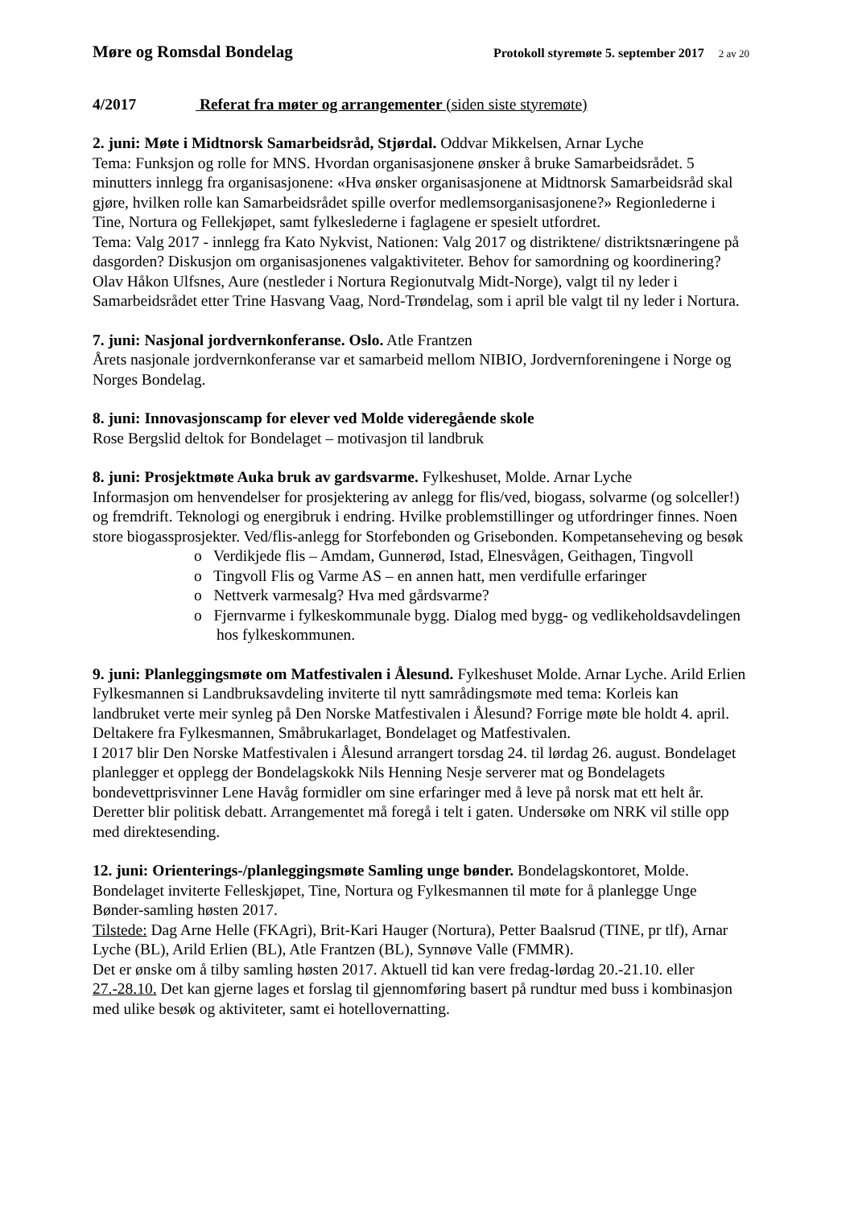Møre og Romsdal Bondelag
Protokoll styremøte 5. september 2017 2 av 20
4/2017 Referat fra møter og arrangementer (siden siste styremøte)
2. juni: Møte i Midtnorsk Samarbeidsråd, Stjørdal. Oddvar Mikkelsen, Arnar Lyche
Tema: Funksjon og rolle for MNS. Hvordan organisasjonene ønsker å bruke Samarbeidsrådet. 5 minutters innlegg fra organisasjonene: «Hva ønsker organisasjonene at Midtnorsk Samarbeidsråd skal gjøre, hvilken rolle kan Samarbeidsrådet spille overfor medlemsorganisasjonene?» Regionlederne i Tine, Nortura og Fellekjøpet, samt fylkeslederne i faglagene er spesielt utfordret.
Tema: Valg 2017 - innlegg fra Kato Nykvist, Nationen: Valg 2017 og distriktene/ distriktsnæringene på dasgorden? Diskusjon om organisasjonenes valgaktiviteter. Behov for samordning og koordinering?
Olav Håkon Ulfsnes, Aure (nestleder i Nortura Regionutvalg Midt-Norge), valgt til ny leder i Samarbeidsrådet etter Trine Hasvang Vaag, Nord-Trøndelag, som i april ble valgt til ny leder i Nortura.
7. juni: Nasjonal jordvernkonferanse. Oslo. Atle Frantzen
Årets nasjonale jordvernkonferanse var et samarbeid mellom NIBIO, Jordvernforeningene i Norge og Norges Bondelag.
8. juni: Innovasjonscamp for elever ved Molde videregående skole
Rose Bergslid deltok for Bondelaget – motivasjon til landbruk
8. juni: Prosjektmøte Auka bruk av gardsvarme. Fylkeshuset, Molde. Arnar Lyche
Informasjon om henvendelser for prosjektering av anlegg for flis/ved, biogass, solvarme (og solceller!) og fremdrift. Teknologi og energibruk i endring. Hvilke problemstillinger og utfordringer finnes. Noen store biogassprosjekter. Ved/flis-anlegg for Storfebonden og Grisebonden. Kompetanseheving og besøk
o Verdikjede flis – Amdam, Gunnerød, Istad, Elnesvågen, Geithagen, Tingvoll
o Tingvoll Flis og Varme AS – en annen hatt, men verdifulle erfaringer
o Nettverk varmesalg? Hva med gårdsvarme?
o Fjernvarme i fylkeskommunale bygg. Dialog med bygg- og vedlikeholdsavdelingen hos fylkeskommunen.
9. juni: Planleggingsmøte om Matfestivalen i Ålesund. Fylkeshuset Molde. Arnar Lyche. Arild Erlien
Fylkesmannen si Landbruksavdeling inviterte til nytt samrådingsmøte med tema: Korleis kan landbruket verte meir synleg på Den Norske Matfestivalen i Ålesund? Forrige møte ble holdt 4. april. Deltakere fra Fylkesmannen, Småbrukarlaget, Bondelaget og Matfestivalen.
I 2017 blir Den Norske Matfestivalen i Ålesund arrangert torsdag 24. til lørdag 26. august. Bondelaget planlegger et opplegg der Bondelagskokk Nils Henning Nesje serverer mat og Bondelagets bondevettprisvinner Lene Havåg formidler om sine erfaringer med å leve på norsk mat ett helt år. Deretter blir politisk debatt. Arrangementet må foregå i telt i gaten. Undersøke om NRK vil stille opp med direktesending.
12. juni: Orienterings-/planleggingsmøte Samling unge bønder. Bondelagskontoret, Molde.
Bondelaget inviterte Felleskjøpet, Tine, Nortura og Fylkesmannen til møte for å planlegge Unge Bønder-samling høsten 2017.
Tilstede: Dag Arne Helle (FKAgri), Brit-Kari Hauger (Nortura), Petter Baalsrud (TINE, pr tlf), Arnar Lyche (BL), Arild Erlien (BL), Atle Frantzen (BL), Synnøve Valle (FMMR).
Det er ønske om å tilby samling høsten 2017. Aktuell tid kan vere fredag-lørdag 20.-21.10. eller 27.-28.10. Det kan gjerne lages et forslag til gjennomføring basert på rundtur med buss i kombinasjon med ulike besøk og aktiviteter, samt ei hotellovernatting.